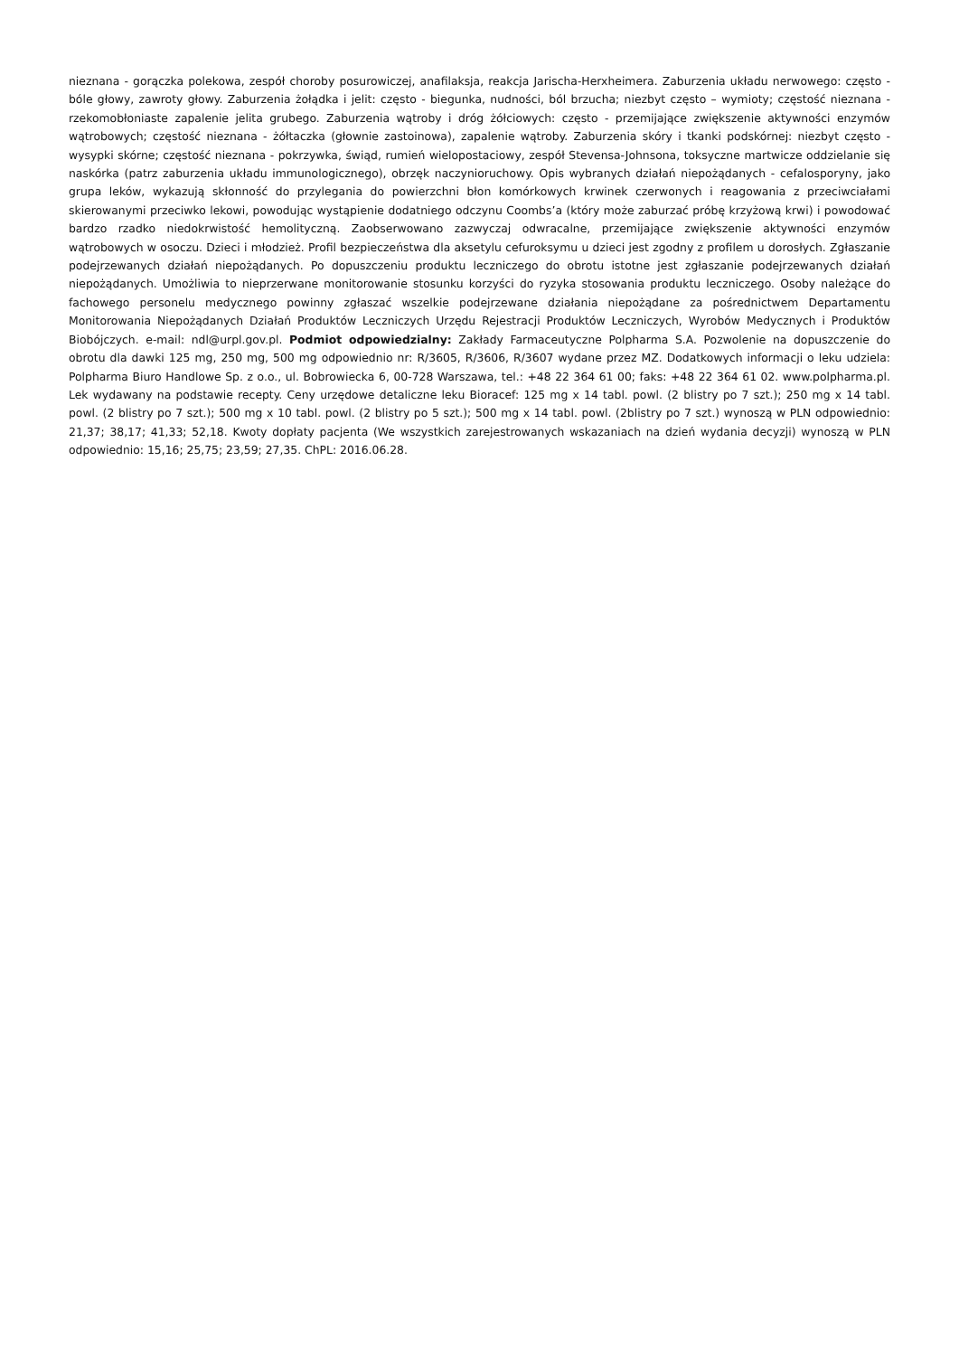nieznana - gorączka polekowa, zespół choroby posurowiczej, anafilaksja, reakcja Jarischa-Herxheimera. Zaburzenia układu nerwowego: często - bóle głowy, zawroty głowy. Zaburzenia żołądka i jelit: często - biegunka, nudności, ból brzucha; niezbyt często – wymioty; częstość nieznana - rzekomobłoniaste zapalenie jelita grubego. Zaburzenia wątroby i dróg żółciowych: często - przemijające zwiększenie aktywności enzymów wątrobowych; częstość nieznana - żółtaczka (głownie zastoinowa), zapalenie wątroby. Zaburzenia skóry i tkanki podskórnej: niezbyt często - wysypki skórne; częstość nieznana - pokrzywka, świąd, rumień wielopostaciowy, zespół Stevensa-Johnsona, toksyczne martwicze oddzielanie się naskórka (patrz zaburzenia układu immunologicznego), obrzęk naczynioruchowy. Opis wybranych działań niepożądanych - cefalosporyny, jako grupa leków, wykazują skłonność do przylegania do powierzchni błon komórkowych krwinek czerwonych i reagowania z przeciwciałami skierowanymi przeciwko lekowi, powodując wystąpienie dodatniego odczynu Coombs’a (który może zaburzać próbę krzyżową krwi) i powodować bardzo rzadko niedokrwistość hemolityczną. Zaobserwowano zazwyczaj odwracalne, przemijające zwiększenie aktywności enzymów wątrobowych w osoczu. Dzieci i młodzież. Profil bezpieczeństwa dla aksetylu cefuroksymu u dzieci jest zgodny z profilem u dorosłych. Zgłaszanie podejrzewanych działań niepożądanych. Po dopuszczeniu produktu leczniczego do obrotu istotne jest zgłaszanie podejrzewanych działań niepożądanych. Umożliwia to nieprzerwane monitorowanie stosunku korzyści do ryzyka stosowania produktu leczniczego. Osoby należące do fachowego personelu medycznego powinny zgłaszać wszelkie podejrzewane działania niepożądane za pośrednictwem Departamentu Monitorowania Niepożądanych Działań Produktów Leczniczych Urzędu Rejestracji Produktów Leczniczych, Wyrobów Medycznych i Produktów Biobójczych. e-mail: ndl@urpl.gov.pl. Podmiot odpowiedzialny: Zakłady Farmaceutyczne Polpharma S.A. Pozwolenie na dopuszczenie do obrotu dla dawki 125 mg, 250 mg, 500 mg odpowiednio nr: R/3605, R/3606, R/3607 wydane przez MZ. Dodatkowych informacji o leku udziela: Polpharma Biuro Handlowe Sp. z o.o., ul. Bobrowiecka 6, 00-728 Warszawa, tel.: +48 22 364 61 00; faks: +48 22 364 61 02. www.polpharma.pl. Lek wydawany na podstawie recepty. Ceny urzędowe detaliczne leku Bioracef: 125 mg x 14 tabl. powl. (2 blistry po 7 szt.); 250 mg x 14 tabl. powl. (2 blistry po 7 szt.); 500 mg x 10 tabl. powl. (2 blistry po 5 szt.); 500 mg x 14 tabl. powl. (2blistry po 7 szt.) wynoszą w PLN odpowiednio: 21,37; 38,17; 41,33; 52,18. Kwoty dopłaty pacjenta (We wszystkich zarejestrowanych wskazaniach na dzień wydania decyzji) wynoszą w PLN odpowiednio: 15,16; 25,75; 23,59; 27,35. ChPL: 2016.06.28.